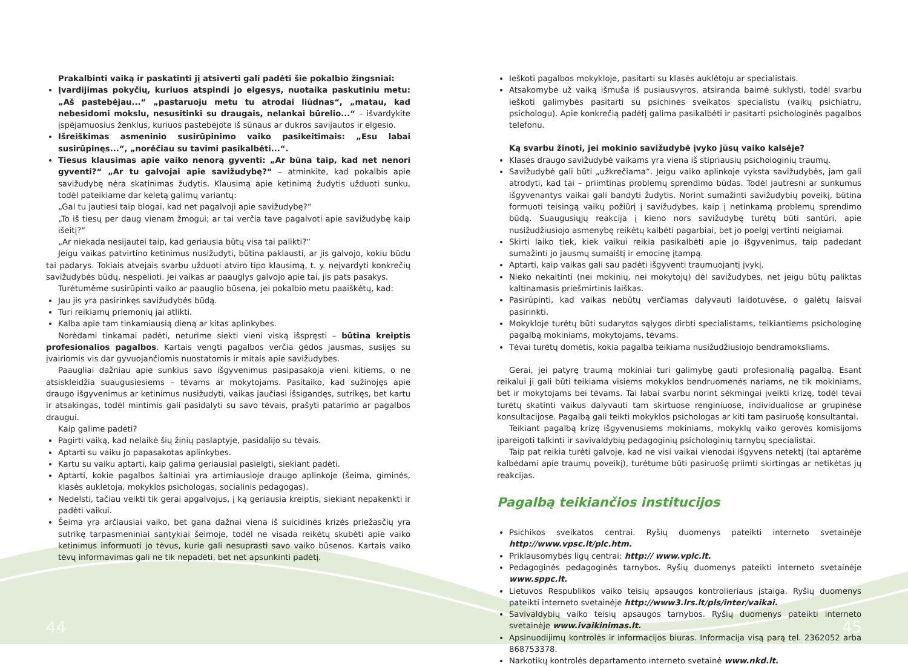Prakalbinti vaiką ir paskatinti jį atsiverti gali padėti šie pokalbio žingsniai:
Įvardijimas pokyčių, kuriuos atspindi jo elgesys, nuotaika paskutiniu metu: „Aš pastebėjau...“ „pastaruoju metu tu atrodai liūdnas“, „matau, kad nebesidomi mokslu, nesusitinki su draugais, nelankai būrelio...“ – išvardykite įspėjamuosius ženklus, kuriuos pastebėjote iš sūnaus ar dukros savijautos ir elgesio.
Išreiškimas asmeninio susirūpinimo vaiko pasikeitimais: „Esu labai susirūpinęs...“, „norėčiau su tavimi pasikalbėti...“.
Tiesus klausimas apie vaiko nenorą gyventi: „Ar būna taip, kad net nenori gyventi?“ „Ar tu galvojai apie savižudybę?“ – atminkite, kad pokalbis apie savižudybę nėra skatinimas žudytis. Klausimą apie ketinimą žudytis užduoti sunku, todėl pateikiame dar keletą galimų variantų:
„Gal tu jautiesi taip blogai, kad net pagalvoji apie savižudybę?“
„To iš tiesų per daug vienam žmogui; ar tai verčia tave pagalvoti apie savižudybę kaip išeitį?“
„Ar niekada nesijautei taip, kad geriausia būtų visa tai palikti?“
Jeigu vaikas patvirtino ketinimus nusižudyti, būtina paklausti, ar jis galvojo, kokiu būdu tai padarys. Tokiais atvejais svarbu užduoti atviro tipo klausimą, t. y. neįvardyti konkrečių savižudybės būdų, nespėlioti. Jei vaikas ar paauglys galvojo apie tai, jis pats pasakys.
Turėtumėme susirūpinti vaiko ar paauglio būsena, jei pokalbio metu paaiškėtų, kad:
Jau jis yra pasirinkęs savižudybės būdą.
Turi reikiamų priemonių jai atlikti.
Kalba apie tam tinkamiausią dieną ar kitas aplinkybes.
Norėdami tinkamai padėti, neturime siekti vieni viską išspręsti – būtina kreiptis profesionalios pagalbos. Kartais vengti pagalbos verčia gėdos jausmas, susijęs su įvairiomis vis dar gyvuojančiomis nuostatomis ir mitais apie savižudybes.
Paaugliai dažniau apie sunkius savo išgyvenimus pasipasakoja vieni kitiems, o ne atsiskleidžia suaugusiesiems – tėvams ar mokytojams. Pasitaiko, kad sužinojęs apie draugo išgyvenimus ar ketinimus nusižudyti, vaikas jaučiasi išsigandęs, sutrikęs, bet kartu ir atsakingas, todėl mintimis gali pasidalyti su savo tėvais, prašyti patarimo ar pagalbos draugui.
Kaip galime padėti?
Pagirti vaiką, kad nelaikė šių žinių paslaptyje, pasidalijo su tėvais.
Aptarti su vaiku jo papasakotas aplinkybes.
Kartu su vaiku aptarti, kaip galima geriausiai pasielgti, siekiant padėti.
Aptarti, kokie pagalbos šaltiniai yra artimiausioje draugo aplinkoje (šeima, giminės, klasės auklėtoja, mokyklos psichologas, socialinis pedagogas).
Nedelsti, tačiau veikti tik gerai apgalvojus, į ką geriausia kreiptis, siekiant nepakenkti ir padėti vaikui.
Šeima yra arčiausiai vaiko, bet gana dažnai viena iš suicidinės krizės priežasčių yra sutrikę tarpasmeniniai santykiai šeimoje, todėl ne visada reikėtų skubėti apie vaiko ketinimus informuoti jo tėvus, kurie gali nesuprasti savo vaiko būsenos. Kartais vaiko tėvų informavimas gali ne tik nepadėti, bet net apsunkinti padėtį.
Ieškoti pagalbos mokykloje, pasitarti su klasės auklėtoju ar specialistais.
Atsakomybė už vaiką išmuša iš pusiausvyros, atsiranda baimė suklysti, todėl svarbu ieškoti galimybės pasitarti su psichinės sveikatos specialistu (vaikų psichiatru, psichologu). Apie konkrečią padėtį galima pasikalbėti ir pasitarti psichologinės pagalbos telefonu.
Ką svarbu žinoti, jei mokinio savižudybė įvyko jūsų vaiko kalsėje?
Klasės draugo savižudybė vaikams yra viena iš stipriausių psichologinių traumų.
Savižudybė gali būti „užkrečiama“. Jeigu vaiko aplinkoje vyksta savižudybės, jam gali atrodyti, kad tai – priimtinas problemų sprendimo būdas. Todėl jautresni ar sunkumus išgyvenantys vaikai gali bandyti žudytis. Norint sumažinti savižudybių poveikį, būtina formuoti teisingą vaikų požiūrį į savižudybes, kaip į netinkamą problemų sprendimo būdą. Suaugusiųjų reakcija į kieno nors savižudybę turėtų būti santūri, apie nusižudžiusiojo asmenybę reikėtų kalbėti pagarbiai, bet jo poelgį vertinti neigiamai.
Skirti laiko tiek, kiek vaikui reikia pasikalbėti apie jo išgyvenimus, taip padedant sumažinti jo jausmų sumaištį ir emocinę įtampą.
Aptarti, kaip vaikas gali sau padėti išgyventi traumuojantį įvykį.
Nieko nekaltinti (nei mokinių, nei mokytojų) dėl savižudybės, net jeigu būtų paliktas kaltinamasis priešmirtinis laiškas.
Pasirūpinti, kad vaikas nebūtų verčiamas dalyvauti laidotuvėse, o galėtų laisvai pasirinkti.
Mokykloje turėtų būti sudarytos sąlygos dirbti specialistams, teikiantiems psichologinę pagalbą mokiniams, mokytojams, tėvams.
Tėvai turėtų domėtis, kokia pagalba teikiama nusižudžiusiojo bendramoksliams.
Gerai, jei patyrę traumą mokiniai turi galimybę gauti profesionalią pagalbą. Esant reikalui ji gali būti teikiama visiems mokyklos bendruomenės nariams, ne tik mokiniams, bet ir mokytojams bei tėvams. Tai labai svarbu norint sėkmingai įveikti krizę, todėl tėvai turėtų skatinti vaikus dalyvauti tam skirtuose renginiuose, individualiose ar grupinėse konsultacijose. Pagalbą gali teikti mokyklos psichologas ar kiti tam pasiruošę konsultantai.
Teikiant pagalbą krizę išgyvenusiems mokiniams, mokyklų vaiko gerovės komisijoms įpareigoti talkinti ir savivaldybių pedagoginių psichologinių tarnybų specialistai.
Taip pat reikia turėti galvoje, kad ne visi vaikai vienodai išgyvens netektį (tai aptarėme kalbėdami apie traumų poveikį), turėtume būti pasiruošę priimti skirtingas ar netikėtas jų reakcijas.
Pagalbą teikiančios institucijos
Psichikos sveikatos centrai. Ryšių duomenys pateikti interneto svetainėje http://www.vpsc.lt/plc.htm.
Priklausomybės ligų centrai: http:// www.vplc.lt.
Pedagoginės pedagoginės tarnybos. Ryšių duomenys pateikti interneto svetainėje www.sppc.lt.
Lietuvos Respublikos vaiko teisių apsaugos kontrolieriaus įstaiga. Ryšių duomenys pateikti interneto svetainėje http://www3.lrs.lt/pls/inter/vaikai.
Savivaldybių vaiko teisių apsaugos tarnybos. Ryšių duomenys pateikti interneto svetainėje www.ivaikinimas.lt.
Apsinuodijimų kontrolės ir informacijos biuras. Informacija visą parą tel. 2362052 arba 868753378.
Narkotikų kontrolės departamento interneto svetainė www.nkd.lt.
44 45